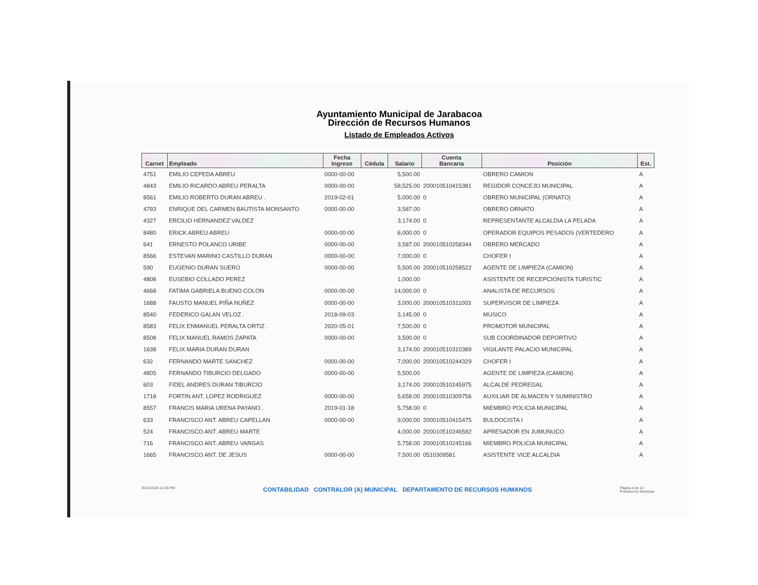Ayuntamiento Municipal de Jarabacoa
Dirección de Recursos Humanos
Listado de Empleados Activos
| Carnet | Empleado | Fecha Ingreso | Cédula | Salario | Cuenta Bancaria | Posición | Est. |
| --- | --- | --- | --- | --- | --- | --- | --- |
| 4751 | EMILIO CEPEDA ABREU | 0000-00-00 | | 5,500.00 | | OBRERO CAMION | A |
| 4843 | EMILIO RICARDO ABREU PERALTA | 0000-00-00 | | 58,525.00 | 200010510415381 | REGIDOR CONCEJO MUNICIPAL | A |
| 8561 | EMILIO ROBERTO DURAN ABREU . | 2019-02-01 | | 5,000.00 | 0 | OBRERO MUNICIPAL (ORNATO) | A |
| 4793 | ENRIQUE DEL CARMEN BAUTISTA MONSANTO | 0000-00-00 | | 3,587.00 | | OBRERO ORNATO | A |
| 4327 | ERCILIO HERNANDEZ VALDEZ | | | 3,174.00 | 0 | REPRESENTANTE ALCALDIA LA PELADA | A |
| 8480 | ERICK ABREU ABREU | 0000-00-00 | | 6,000.00 | 0 | OPERADOR EQUIPOS PESADOS (VERTEDERO | A |
| 641 | ERNESTO POLANCO URIBE | 0000-00-00 | | 3,587.00 | 200010510258344 | OBRERO MERCADO | A |
| 8566 | ESTEVAN MARINO CASTILLO DURAN | 0000-00-00 | | 7,000.00 | 0 | CHOFER I | A |
| 590 | EUGENIO DURAN SUERO | 0000-00-00 | | 5,500.00 | 200010510258522 | AGENTE DE LIMPIEZA (CAMION) | A |
| 4808 | EUSEBIO COLLADO PEREZ | | | 1,000.00 | | ASISTENTE DE RECEPCIONISTA TURISTIC | A |
| 4668 | FATIMA GABRIELA BUENO COLON | 0000-00-00 | | 14,000.00 | 0 | ANALISTA DE RECURSOS | A |
| 1688 | FAUSTO MANUEL PIÑA NUÑEZ | 0000-00-00 | | 3,000.00 | 200010510311003 | SUPERVISOR DE LIMPIEZA | A |
| 8540 | FEDERICO GALAN VELOZ . | 2018-09-03 | | 3,145.00 | 0 | MUSICO | A |
| 8583 | FELIX ENMANUEL PERALTA ORTIZ . | 2020-05-01 | | 7,500.00 | 0 | PROMOTOR MUNICIPAL | A |
| 8508 | FELIX MANUEL RAMOS ZAPATA | 0000-00-00 | | 3,500.00 | 0 | SUB COORDINADOR DEPORTIVO | A |
| 1638 | FELIX MARIA DURAN DURAN | | | 3,174.00 | 200010510310389 | VIGILANTE PALACIO MUNICIPAL | A |
| 632 | FERNANDO MARTE SANCHEZ | 0000-00-00 | | 7,000.00 | 200010510244329 | CHOFER I | A |
| 4805 | FERNANDO TIBURCIO DELGADO | 0000-00-00 | | 5,500.00 | | AGENTE DE LIMPIEZA (CAMION) | A |
| 603 | FIDEL ANDRES DURAN TIBURCIO | | | 3,174.00 | 200010510245975 | ALCALDE PEDREGAL | A |
| 1718 | FORTIN ANT. LOPEZ RODRIGUEZ | 0000-00-00 | | 5,658.00 | 200010510309756 | AUXILIAR DE ALMACEN Y SUMINISTRO | A |
| 8557 | FRANCIS MARIA URENA PAYANO . | 2019-01-18 | | 5,758.00 | 0 | MIEMBRO POLICIA MUNICIPAL | A |
| 633 | FRANCISCO ANT. ABREU CAPELLAN | 0000-00-00 | | 9,000.00 | 200010510415475 | BULDOCISTA I | A |
| 524 | FRANCISCO ANT. ABREU MARTE | | | 4,000.00 | 200010510246592 | APRESADOR EN JUMUNUCO | A |
| 716 | FRANCISCO ANT. ABREU VARGAS | | | 5,758.00 | 200010510245166 | MIEMBRO POLICIA MUNICIPAL | A |
| 1665 | FRANCISCO ANT. DE JESUS | 0000-00-00 | | 7,500.00 | 0510309581 | ASISTENTE VICE ALCALDIA | A |
30/11/2020 12:28 PM CONTABILIDAD CONTRALOR (A) MUNICIPAL DEPARTAMENTO DE RECURSOS HUMANOS Página 4 de 14
Powered by Municipia